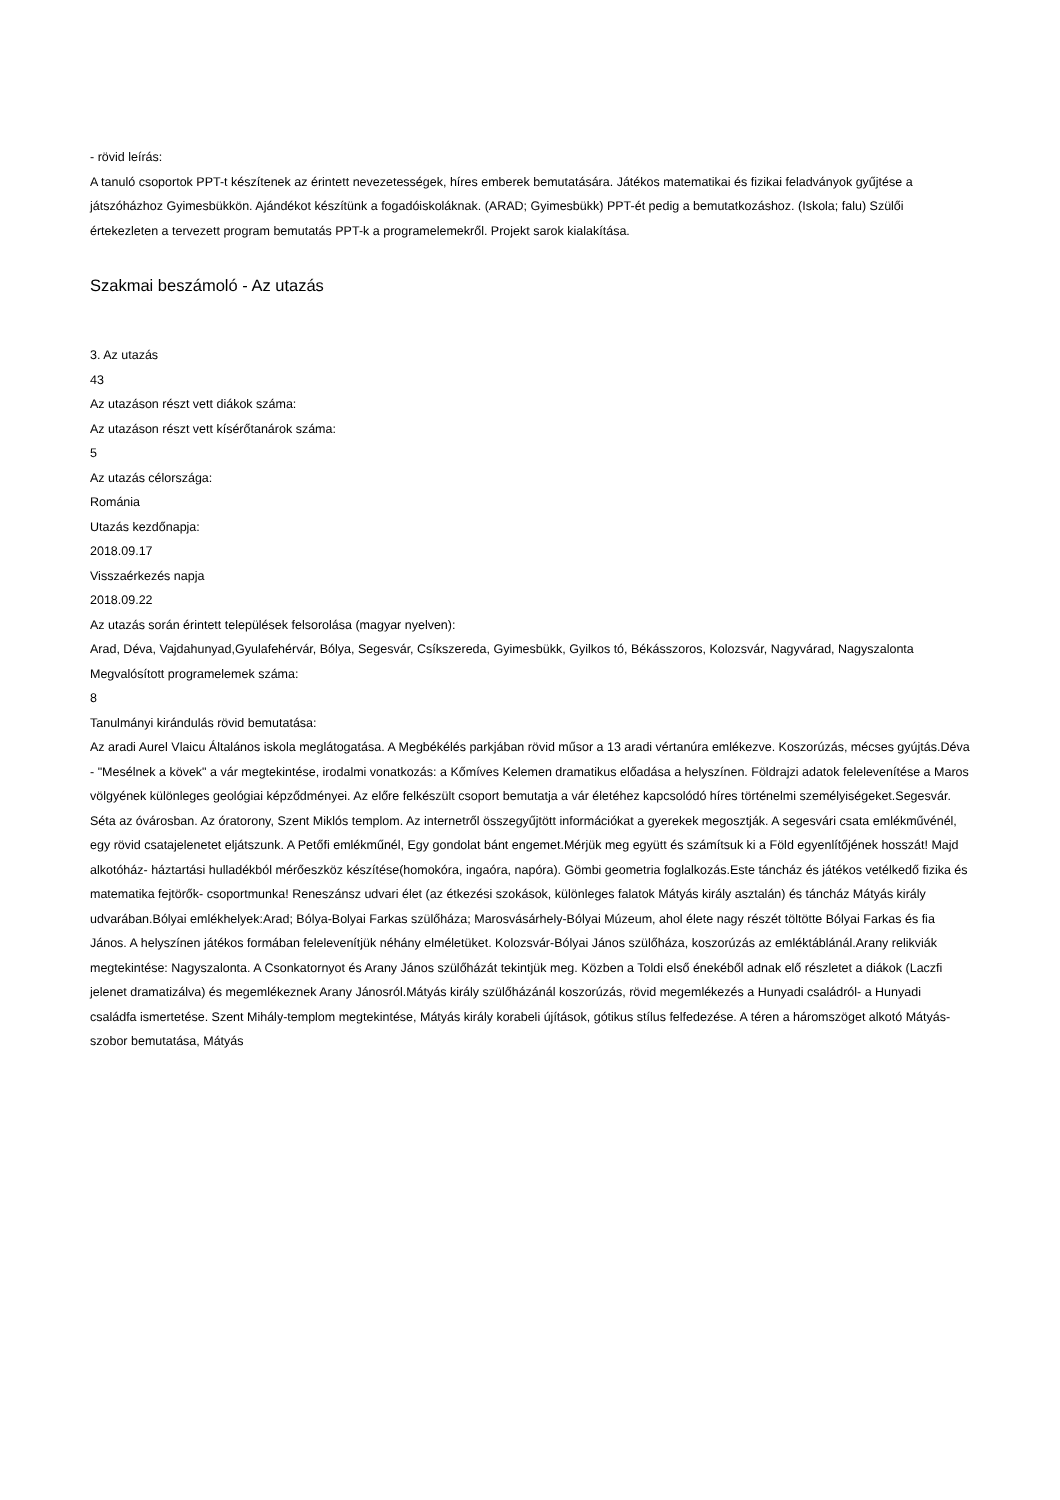- rövid leírás:
A tanuló csoportok PPT-t készítenek az érintett nevezetességek, híres emberek bemutatására. Játékos matematikai és fizikai feladványok gyűjtése a játszóházhoz Gyimesbükkön. Ajándékot készítünk a fogadóiskoláknak. (ARAD; Gyimesbükk) PPT-ét pedig a bemutatkozáshoz. (Iskola; falu) Szülői értekezleten a tervezett program bemutatás PPT-k a programelemekről. Projekt sarok kialakítása.
Szakmai beszámoló - Az utazás
3. Az utazás
43
Az utazáson részt vett diákok száma:
Az utazáson részt vett kísérőtanárok száma:
5
Az utazás célországa:
Románia
Utazás kezdőnapja:
2018.09.17
Visszaérkezés napja
2018.09.22
Az utazás során érintett települések felsorolása (magyar nyelven):
Arad, Déva, Vajdahunyad,Gyulafehérvár, Bólya, Segesvár, Csíkszereda, Gyimesbükk, Gyilkos tó, Békásszoros, Kolozsvár, Nagyvárad, Nagyszalonta
Megvalósított programelemek száma:
8
Tanulmányi kirándulás rövid bemutatása:
Az aradi Aurel Vlaicu Általános iskola meglátogatása. A Megbékélés parkjában rövid műsor a 13 aradi vértanúra emlékezve. Koszorúzás, mécses gyújtás.Déva - "Mesélnek a kövek" a vár megtekintése, irodalmi vonatkozás: a Kőmíves Kelemen dramatikus előadása a helyszínen. Földrajzi adatok felelevenítése a Maros völgyének különleges geológiai képződményei. Az előre felkészült csoport bemutatja a vár életéhez kapcsolódó híres történelmi személyiségeket.Segesvár. Séta az óvárosban. Az óratorony, Szent Miklós templom. Az internetről összegyűjtött információkat a gyerekek megosztják. A segesvári csata emlékművénél, egy rövid csatajelenetet eljátszunk. A Petőfi emlékműnél, Egy gondolat bánt engemet.Mérjük meg együtt és számítsuk ki a Föld egyenlítőjének hosszát! Majd alkotóház- háztartási hulladékból mérőeszköz készítése(homokóra, ingaóra, napóra). Gömbi geometria foglalkozás.Este táncház és játékos vetélkedő fizika és matematika fejtörők- csoportmunka! Reneszánsz udvari élet (az étkezési szokások, különleges falatok Mátyás király asztalán) és táncház Mátyás király udvarában.Bólyai emlékhelyek:Arad; Bólya-Bolyai Farkas szülőháza; Marosvásárhely-Bólyai Múzeum, ahol élete nagy részét töltötte Bólyai Farkas és fia János. A helyszínen játékos formában felelevenítjük néhány elméletüket. Kolozsvár-Bólyai János szülőháza, koszorúzás az emléktáblánál.Arany relikviák megtekintése: Nagyszalonta. A Csonkatornyot és Arany János szülőházát tekintjük meg. Közben a Toldi első énekéből adnak elő részletet a diákok (Laczfi jelenet dramatizálva) és megemlékeznek Arany Jánosról.Mátyás király szülőházánál koszorúzás, rövid megemlékezés a Hunyadi családról- a Hunyadi családfa ismertetése. Szent Mihály-templom megtekintése, Mátyás király korabeli újítások, gótikus stílus felfedezése. A téren a háromszöget alkotó Mátyás-szobor bemutatása, Mátyás